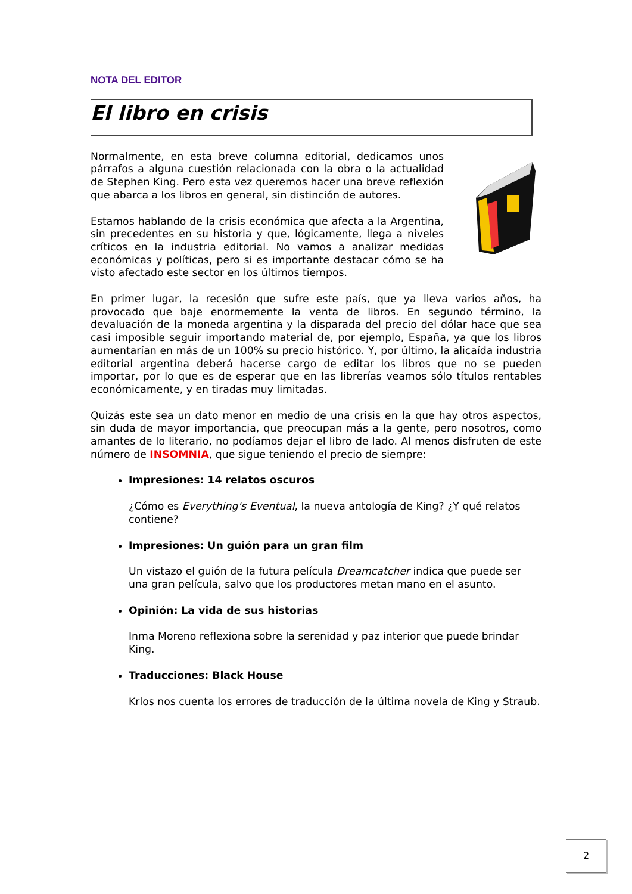NOTA DEL EDITOR
El libro en crisis
Normalmente, en esta breve columna editorial, dedicamos unos párrafos a alguna cuestión relacionada con la obra o la actualidad de Stephen King. Pero esta vez queremos hacer una breve reflexión que abarca a los libros en general, sin distinción de autores.
Estamos hablando de la crisis económica que afecta a la Argentina, sin precedentes en su historia y que, lógicamente, llega a niveles críticos en la industria editorial. No vamos a analizar medidas económicas y políticas, pero si es importante destacar cómo se ha visto afectado este sector en los últimos tiempos.
En primer lugar, la recesión que sufre este país, que ya lleva varios años, ha provocado que baje enormemente la venta de libros. En segundo término, la devaluación de la moneda argentina y la disparada del precio del dólar hace que sea casi imposible seguir importando material de, por ejemplo, España, ya que los libros aumentarían en más de un 100% su precio histórico. Y, por último, la alicaída industria editorial argentina deberá hacerse cargo de editar los libros que no se pueden importar, por lo que es de esperar que en las librerías veamos sólo títulos rentables económicamente, y en tiradas muy limitadas.
Quizás este sea un dato menor en medio de una crisis en la que hay otros aspectos, sin duda de mayor importancia, que preocupan más a la gente, pero nosotros, como amantes de lo literario, no podíamos dejar el libro de lado. Al menos disfruten de este número de INSOMNIA, que sigue teniendo el precio de siempre:
Impresiones: 14 relatos oscuros
¿Cómo es Everything's Eventual, la nueva antología de King? ¿Y qué relatos contiene?
Impresiones: Un guión para un gran film
Un vistazo el guión de la futura película Dreamcatcher indica que puede ser una gran película, salvo que los productores metan mano en el asunto.
Opinión: La vida de sus historias
Inma Moreno reflexiona sobre la serenidad y paz interior que puede brindar King.
Traducciones: Black House
Krlos nos cuenta los errores de traducción de la última novela de King y Straub.
2